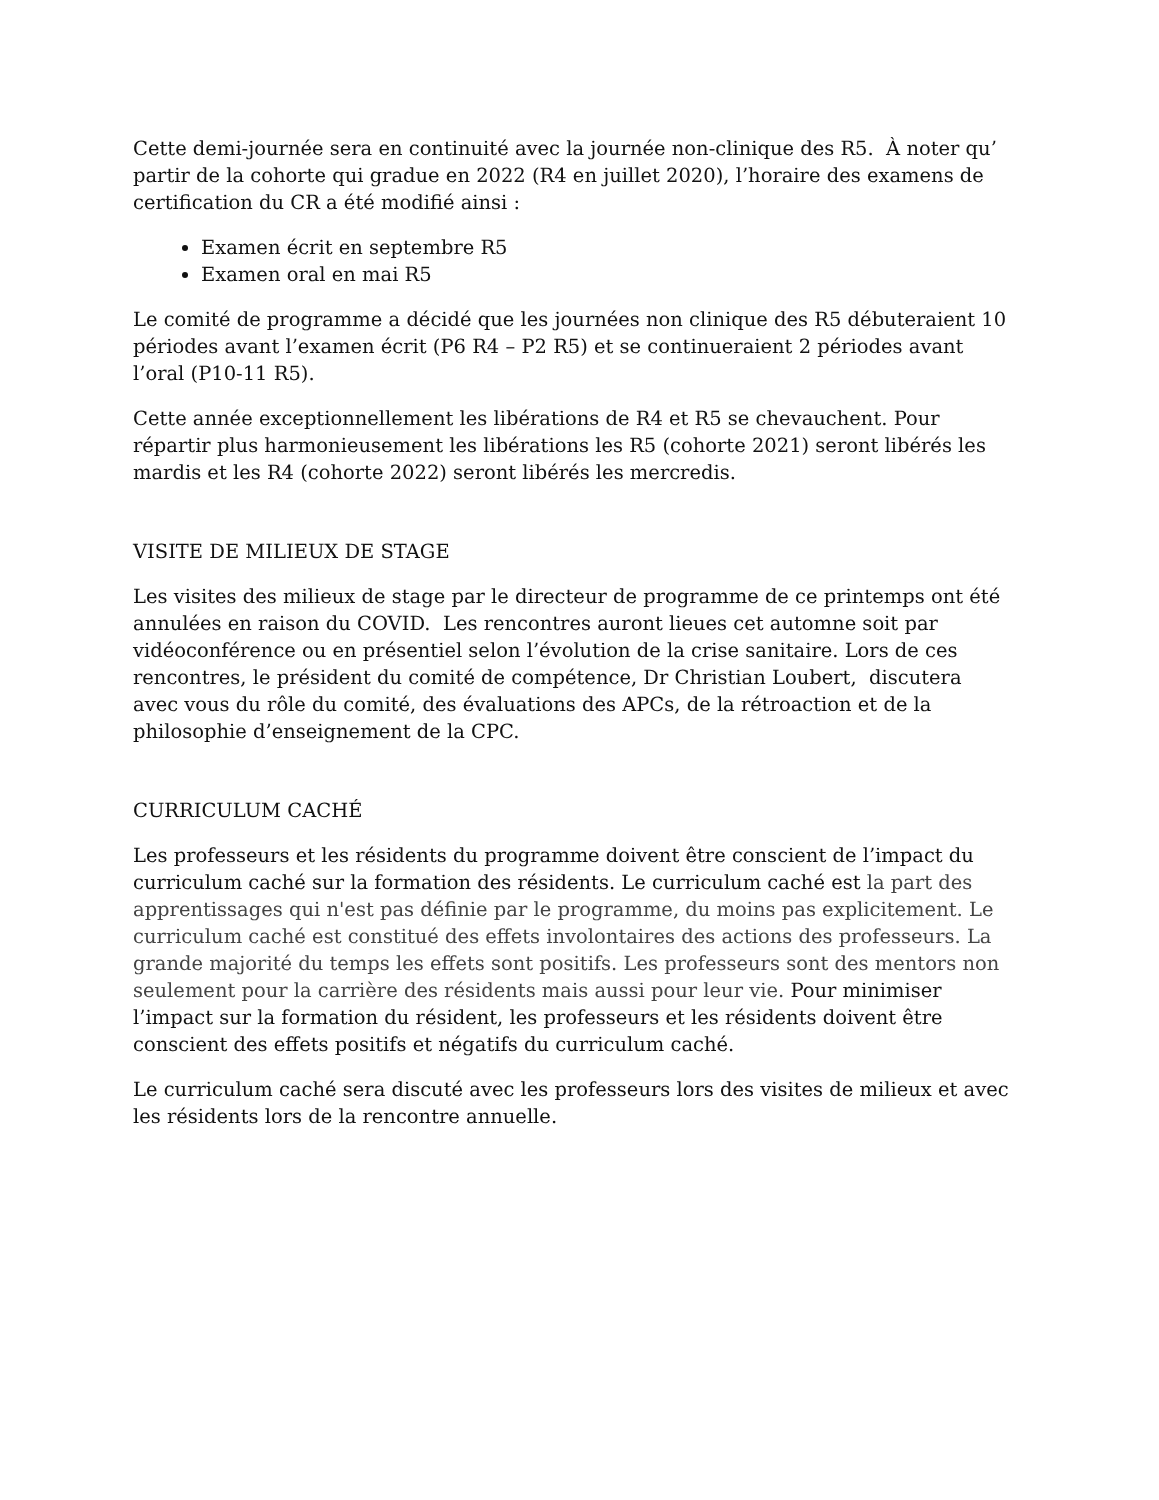Cette demi-journée sera en continuité avec la journée non-clinique des R5. À noter qu’ partir de la cohorte qui gradue en 2022 (R4 en juillet 2020), l’horaire des examens de certification du CR a été modifié ainsi :
Examen écrit en septembre R5
Examen oral en mai R5
Le comité de programme a décidé que les journées non clinique des R5 débuteraient 10 périodes avant l’examen écrit (P6 R4 – P2 R5) et se continueraient 2 périodes avant l’oral (P10-11 R5).
Cette année exceptionnellement les libérations de R4 et R5 se chevauchent. Pour répartir plus harmonieusement les libérations les R5 (cohorte 2021) seront libérés les mardis et les R4 (cohorte 2022) seront libérés les mercredis.
VISITE DE MILIEUX DE STAGE
Les visites des milieux de stage par le directeur de programme de ce printemps ont été annulées en raison du COVID. Les rencontres auront lieues cet automne soit par vidéoconférence ou en présentiel selon l’évolution de la crise sanitaire. Lors de ces rencontres, le président du comité de compétence, Dr Christian Loubert, discutera avec vous du rôle du comité, des évaluations des APCs, de la rétroaction et de la philosophie d’enseignement de la CPC.
CURRICULUM CACHÉ
Les professeurs et les résidents du programme doivent être conscient de l’impact du curriculum caché sur la formation des résidents. Le curriculum caché est la part des apprentissages qui n'est pas définie par le programme, du moins pas explicitement. Le curriculum caché est constitué des effets involontaires des actions des professeurs. La grande majorité du temps les effets sont positifs. Les professeurs sont des mentors non seulement pour la carrière des résidents mais aussi pour leur vie. Pour minimiser l’impact sur la formation du résident, les professeurs et les résidents doivent être conscient des effets positifs et négatifs du curriculum caché.
Le curriculum caché sera discuté avec les professeurs lors des visites de milieux et avec les résidents lors de la rencontre annuelle.